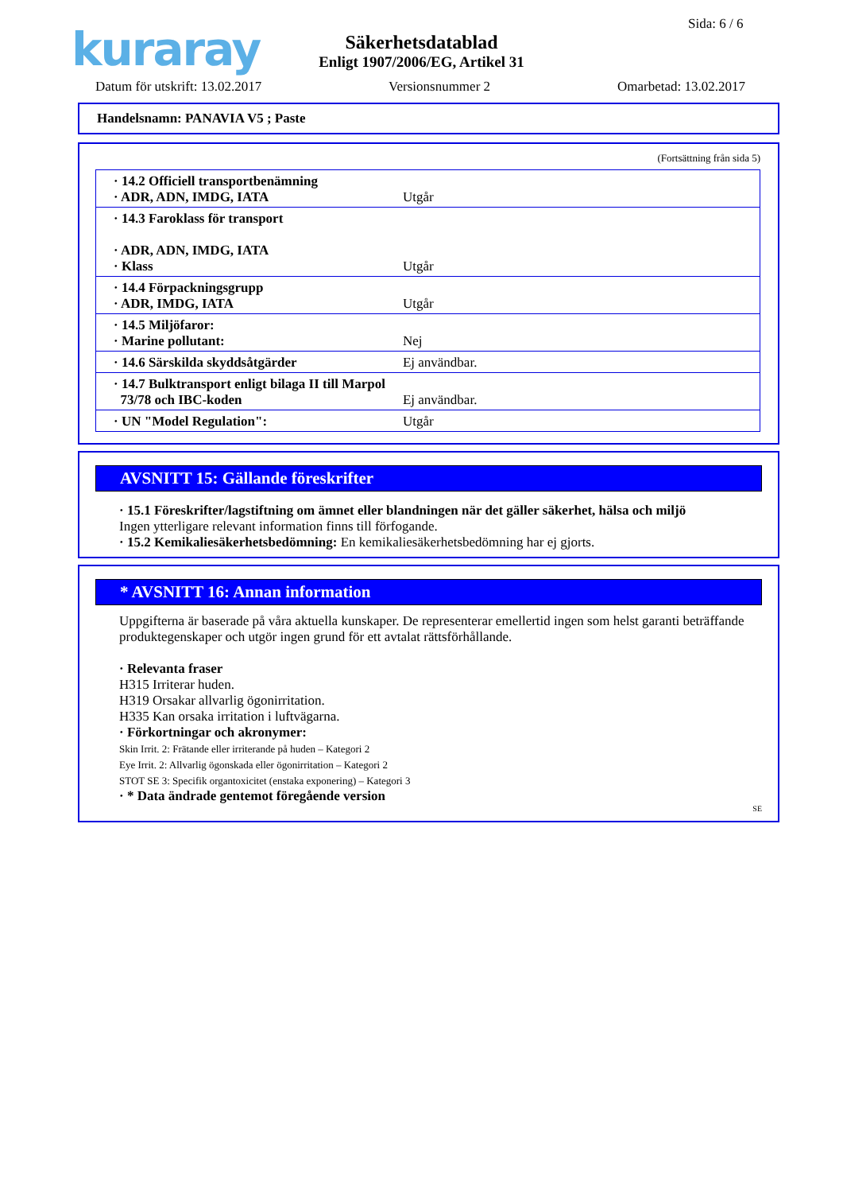kuraray Sida: 6 / 6
Säkerhetsdatablad
Enligt 1907/2006/EG, Artikel 31
Datum för utskrift: 13.02.2017 Versionsnummer 2 Omarbetad: 13.02.2017
Handelsnamn: PANAVIA V5 ; Paste
(Fortsättning från sida 5)
| · 14.2 Officiell transportbenämning · ADR, ADN, IMDG, IATA | Utgår |
| · 14.3 Faroklass för transport · ADR, ADN, IMDG, IATA · Klass | Utgår |
| · 14.4 Förpackningsgrupp · ADR, IMDG, IATA | Utgår |
| · 14.5 Miljöfaror: · Marine pollutant: | Nej |
| · 14.6 Särskilda skyddsåtgärder | Ej användbar. |
| · 14.7 Bulktransport enligt bilaga II till Marpol 73/78 och IBC-koden | Ej användbar. |
| · UN "Model Regulation": | Utgår |
AVSNITT 15: Gällande föreskrifter
· 15.1 Föreskrifter/lagstiftning om ämnet eller blandningen när det gäller säkerhet, hälsa och miljö
Ingen ytterligare relevant information finns till förfogande.
· 15.2 Kemikaliesäkerhetsbedömning: En kemikaliesäkerhetsbedömning har ej gjorts.
* AVSNITT 16: Annan information
Uppgifterna är baserade på våra aktuella kunskaper. De representerar emellertid ingen som helst garanti beträffande produktegenskaper och utgör ingen grund för ett avtalat rättsförhållande.
· Relevanta fraser
H315 Irriterar huden.
H319 Orsakar allvarlig ögonirritation.
H335 Kan orsaka irritation i luftvägarna.
· Förkortningar och akronymer:
Skin Irrit. 2: Frätande eller irriterande på huden – Kategori 2
Eye Irrit. 2: Allvarlig ögonskada eller ögonirritation – Kategori 2
STOT SE 3: Specifik organtoxicitet (enstaka exponering) – Kategori 3
· * Data ändrade gentemot föregående version
SE